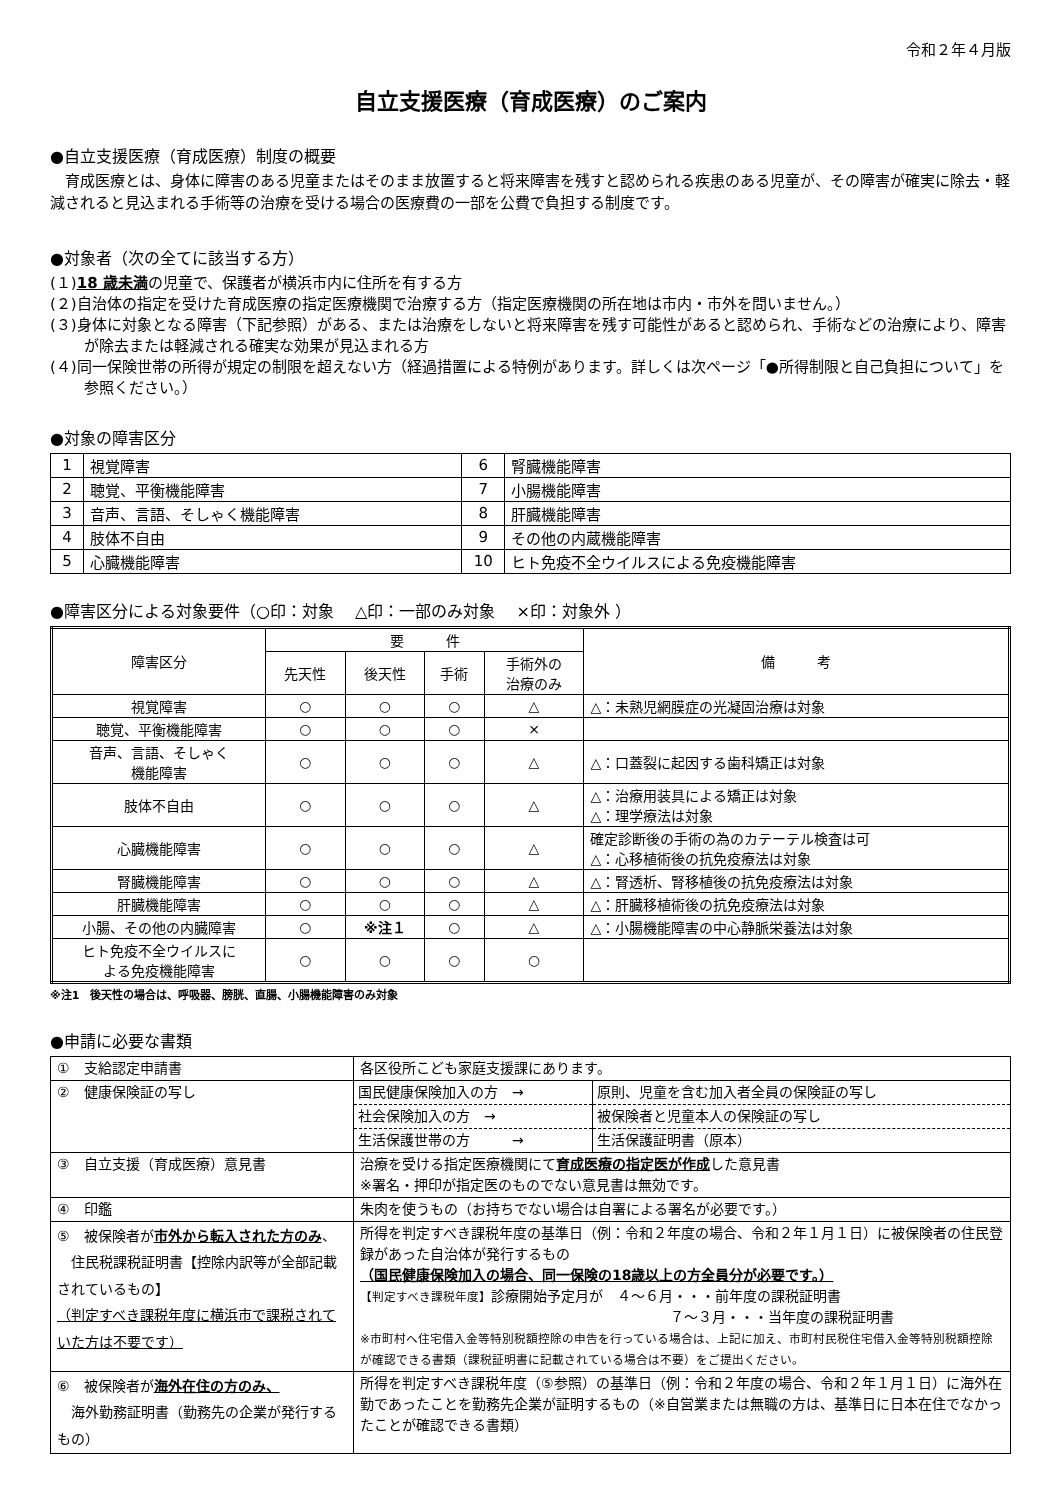令和２年４月版
自立支援医療（育成医療）のご案内
●自立支援医療（育成医療）制度の概要
　育成医療とは、身体に障害のある児童またはそのまま放置すると将来障害を残すと認められる疾患のある児童が、その障害が確実に除去・軽減されると見込まれる手術等の治療を受ける場合の医療費の一部を公費で負担する制度です。
●対象者（次の全てに該当する方）
(１)18 歳未満の児童で、保護者が横浜市内に住所を有する方
(２)自治体の指定を受けた育成医療の指定医療機関で治療する方（指定医療機関の所在地は市内・市外を問いません。）
(３)身体に対象となる障害（下記参照）がある、または治療をしないと将来障害を残す可能性があると認められ、手術などの治療により、障害が除去または軽減される確実な効果が見込まれる方
(４)同一保険世帯の所得が規定の制限を超えない方（経過措置による特例があります。詳しくは次ページ「●所得制限と自己負担について」を参照ください。）
●対象の障害区分
| 1 | 視覚障害 | 6 | 腎臓機能障害 |
| 2 | 聴覚、平衡機能障害 | 7 | 小腸機能障害 |
| 3 | 音声、言語、そしゃく機能障害 | 8 | 肝臓機能障害 |
| 4 | 肢体不自由 | 9 | その他の内蔵機能障害 |
| 5 | 心臓機能障害 | 10 | ヒト免疫不全ウイルスによる免疫機能障害 |
●障害区分による対象要件（○印：対象　 △印：一部のみ対象　 ×印：対象外 ）
| 障害区分 | 要 件 | | | | 備 考 |
| --- | --- | --- | --- | --- | --- |
| | 先天性 | 後天性 | 手術 | 手術外の 治療のみ | |
| 視覚障害 | ○ | ○ | ○ | △ | △：未熟児網膜症の光凝固治療は対象 |
| 聴覚、平衡機能障害 | ○ | ○ | ○ | × | |
| 音声、言語、そしゃく 機能障害 | ○ | ○ | ○ | △ | △：口蓋裂に起因する歯科矯正は対象 |
| 肢体不自由 | ○ | ○ | ○ | △ | △：治療用装具による矯正は対象 △：理学療法は対象 |
| 心臓機能障害 | ○ | ○ | ○ | △ | 確定診断後の手術の為のカテーテル検査は可 △：心移植術後の抗免疫療法は対象 |
| 腎臓機能障害 | ○ | ○ | ○ | △ | △：腎透析、腎移植後の抗免疫療法は対象 |
| 肝臓機能障害 | ○ | ○ | ○ | △ | △：肝臓移植術後の抗免疫療法は対象 |
| 小腸、その他の内臓障害 | ○ | ※注１ | ○ | △ | △：小腸機能障害の中心静脈栄養法は対象 |
| ヒト免疫不全ウイルスに よる免疫機能障害 | ○ | ○ | ○ | ○ | |
※注1　後天性の場合は、呼吸器、膀胱、直腸、小腸機能障害のみ対象
●申請に必要な書類
| ① 支給認定申請書 | 各区役所こども家庭支援課にあります。 |
| ② 健康保険証の写し | / 国民健康保険加入の方 → / 原則、児童を含む加入者全員の保険証の写し / / 社会保険加入の方 → / 被保険者と児童本人の保険証の写し / / 生活保護世帯の方 → / 生活保護証明書（原本） / |
| ③ 自立支援（育成医療）意見書 | 治療を受ける指定医療機関にて 育成医療の指定医が作成 した意見書 ※署名・押印が指定医のものでない意見書は無効です。 |
| ④ 印鑑 | 朱肉を使うもの（お持ちでない場合は自署による署名が必要です。） |
| ⑤ 被保険者が 市外から転入された方のみ 、 住民税課税証明書【控除内訳等が全部記載されているもの】 （判定すべき課税年度に横浜市で課税されていた方は不要です） | 所得を判定すべき課税年度の基準日（例：令和２年度の場合、令和２年１月１日）に被保険者の住民登録があった自治体が発行するもの （国民健康保険加入の場合、同一保険の18歳以上の方全員分が必要です。） 【判定すべき課税年度】 診療開始予定月が ４～６月・・・前年度の課税証明書 ７～３月・・・当年度の課税証明書 ※市町村へ住宅借入金等特別税額控除の申告を行っている場合は、上記に加え、市町村民税住宅借入金等特別税額控除が確認できる書類（課税証明書に記載されている場合は不要）をご提出ください。 |
| ⑥ 被保険者が 海外在住の方のみ、 海外勤務証明書（勤務先の企業が発行するもの） | 所得を判定すべき課税年度（⑤参照）の基準日（例：令和２年度の場合、令和２年１月１日）に海外在勤であったことを勤務先企業が証明するもの（※自営業または無職の方は、基準日に日本在住でなかったことが確認できる書類） |